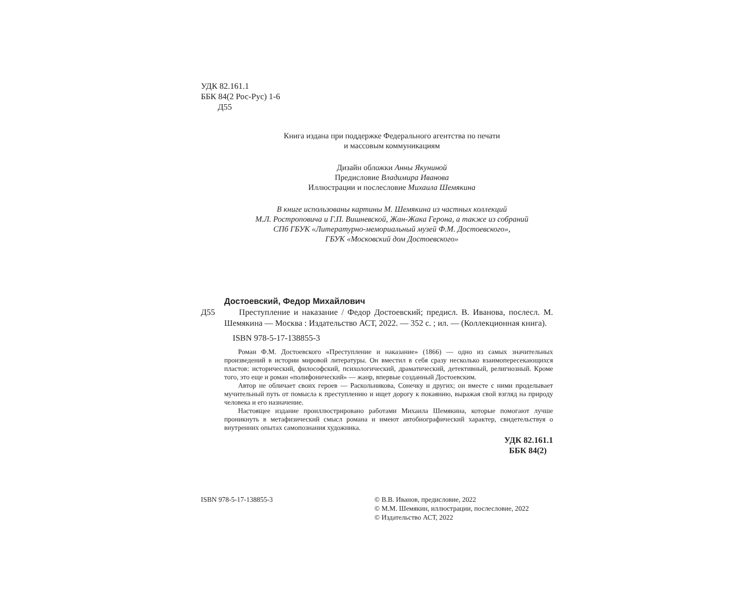УДК 82.161.1
ББК 84(2 Рос-Рус) 1-6
Д55
Книга издана при поддержке Федерального агентства по печати
и массовым коммуникациям
Дизайн обложки Анны Якуниной
Предисловие Владимира Иванова
Иллюстрации и послесловие Михаила Шемякина
В книге использованы картины М. Шемякина из частных коллекций
М.Л. Ростроповича и Г.П. Вишневской, Жан-Жака Герона, а также из собраний
СПб ГБУК «Литературно-мемориальный музей Ф.М. Достоевского»,
ГБУК «Московский дом Достоевского»
Достоевский, Федор Михайлович
Д55 Преступление и наказание / Федор Достоевский; предисл. В. Иванова, послесл. М. Шемякина — Москва : Издательство АСТ, 2022. — 352 с. ; ил. — (Коллекционная книга).
ISBN 978-5-17-138855-3
Роман Ф.М. Достоевского «Преступление и наказание» (1866) — одно из самых значительных произведений в истории мировой литературы. Он вместил в себя сразу несколько взаимопересекающихся пластов: исторический, философский, психологический, драматический, детективный, религиозный. Кроме того, это еще и роман «полифонический» — жанр, впервые созданный Достоевским.
Автор не обличает своих героев — Раскольникова, Сонечку и других; он вместе с ними проделывает мучительный путь от помысла к преступлению и ищет дорогу к покаянию, выражая свой взгляд на природу человека и его назначение.
Настоящее издание проиллюстрировано работами Михаила Шемякина, которые помогают лучше проникнуть в метафизический смысл романа и имеют автобиографический характер, свидетельствуя о внутренних опытах самопознания художника.
УДК 82.161.1
ББК 84(2)
ISBN 978-5-17-138855-3 © В.В. Иванов, предисловие, 2022
© М.М. Шемякин, иллюстрации, послесловие, 2022
© Издательство АСТ, 2022